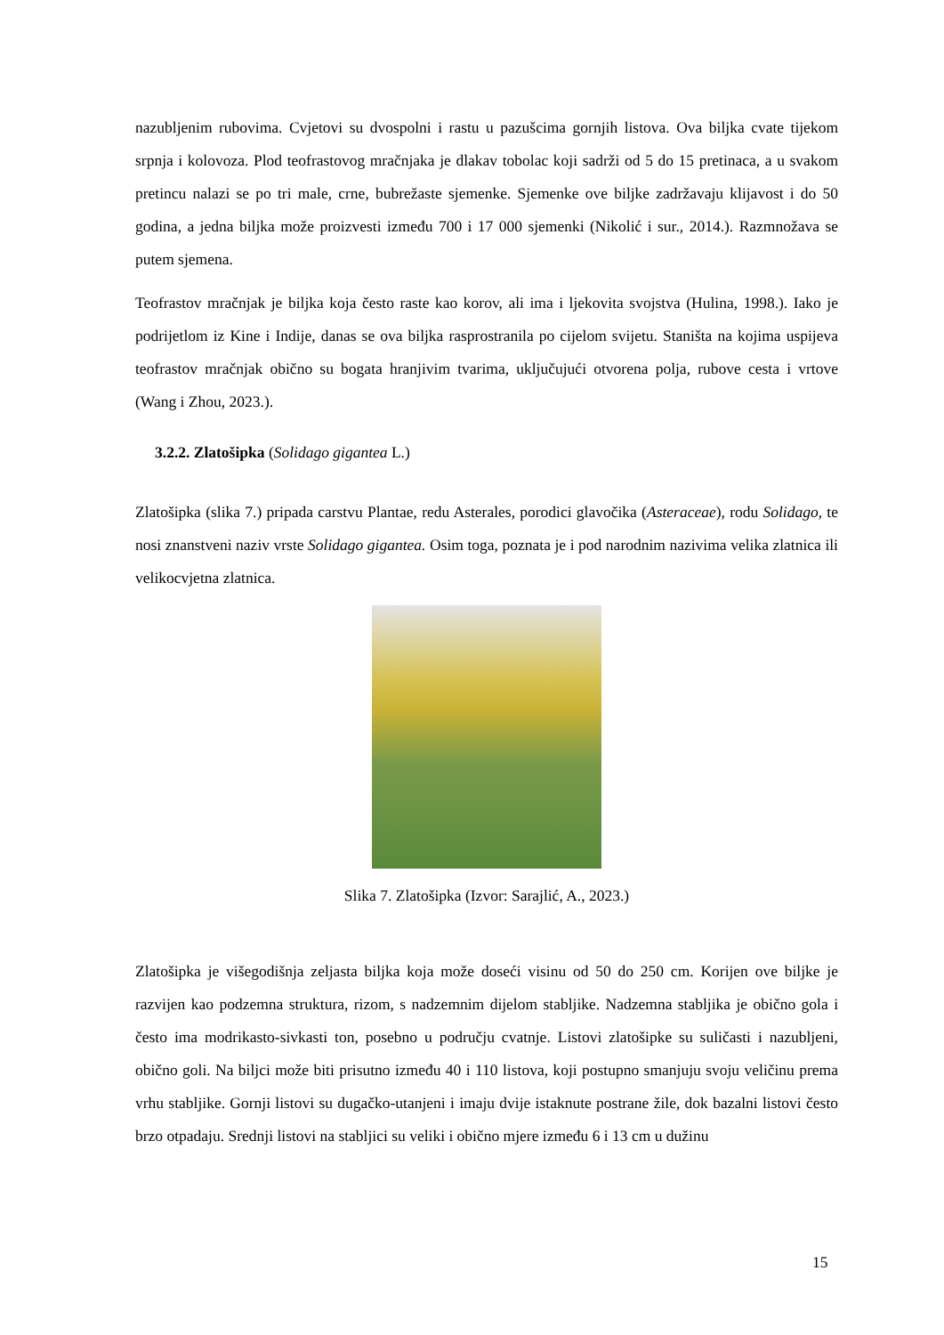nazubljenim rubovima. Cvjetovi su dvospolni i rastu u pazušcima gornjih listova. Ova biljka cvate tijekom srpnja i kolovoza. Plod teofrastovog mračnjaka je dlakav tobolac koji sadrži od 5 do 15 pretinaca, a u svakom pretincu nalazi se po tri male, crne, bubrežaste sjemenke. Sjemenke ove biljke zadržavaju klijavost i do 50 godina, a jedna biljka može proizvesti između 700 i 17 000 sjemenki (Nikolić i sur., 2014.). Razmnožava se putem sjemena.
Teofrastov mračnjak je biljka koja često raste kao korov, ali ima i ljekovita svojstva (Hulina, 1998.). Iako je podrijetlom iz Kine i Indije, danas se ova biljka rasprostranila po cijelom svijetu. Staništa na kojima uspijeva teofrastov mračnjak obično su bogata hranjivim tvarima, uključujući otvorena polja, rubove cesta i vrtove (Wang i Zhou, 2023.).
3.2.2. Zlatošipka (Solidago gigantea L.)
Zlatošipka (slika 7.) pripada carstvu Plantae, redu Asterales, porodici glavočika (Asteraceae), rodu Solidago, te nosi znanstveni naziv vrste Solidago gigantea. Osim toga, poznata je i pod narodnim nazivima velika zlatnica ili velikocvjetna zlatnica.
Slika 7. Zlatošipka (Izvor: Sarajlić, A., 2023.)
Zlatošipka je višegodišnja zeljasta biljka koja može doseći visinu od 50 do 250 cm. Korijen ove biljke je razvijen kao podzemna struktura, rizom, s nadzemnim dijelom stabljike. Nadzemna stabljika je obično gola i često ima modrikasto-sivkasti ton, posebno u području cvatnje. Listovi zlatošipke su suličasti i nazubljeni, obično goli. Na biljci može biti prisutno između 40 i 110 listova, koji postupno smanjuju svoju veličinu prema vrhu stabljike. Gornji listovi su dugačko-utanjeni i imaju dvije istaknute postrane žile, dok bazalni listovi često brzo otpadaju. Srednji listovi na stabljici su veliki i obično mjere između 6 i 13 cm u dužinu
15